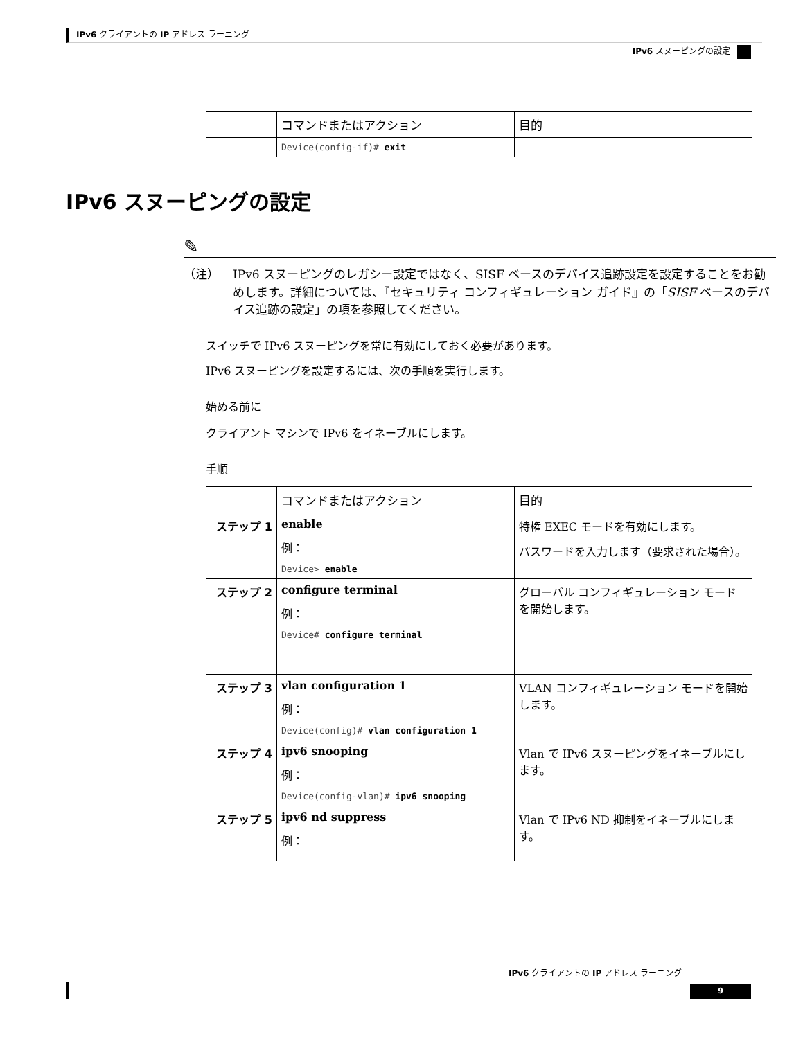IPv6 クライアントの IP アドレス ラーニング
IPv6 スヌーピングの設定
| | コマンドまたはアクション | 目的 |
| --- | --- | --- |
| | Device(config-if)# exit | |
IPv6 スヌーピングの設定
✎
（注） IPv6 スヌーピングのレガシー設定ではなく、SISF ベースのデバイス追跡設定を設定することをお勧めします。詳細については、『セキュリティ コンフィギュレーション ガイド』の「SISF ベースのデバイス追跡の設定」の項を参照してください。
スイッチで IPv6 スヌーピングを常に有効にしておく必要があります。
IPv6 スヌーピングを設定するには、次の手順を実行します。
始める前に
クライアント マシンで IPv6 をイネーブルにします。
手順
| | コマンドまたはアクション | 目的 |
| --- | --- | --- |
| ステップ 1 | enable 例： Device> enable | 特権 EXEC モードを有効にします。 パスワードを入力します（要求された場合）。 |
| ステップ 2 | configure terminal 例： Device# configure terminal | グローバル コンフィギュレーション モードを開始します。 |
| ステップ 3 | vlan configuration 1 例： Device(config)# vlan configuration 1 | VLAN コンフィギュレーション モードを開始します。 |
| ステップ 4 | ipv6 snooping 例： Device(config-vlan)# ipv6 snooping | Vlan で IPv6 スヌーピングをイネーブルにします。 |
| ステップ 5 | ipv6 nd suppress 例： | Vlan で IPv6 ND 抑制をイネーブルにします。 |
IPv6 クライアントの IP アドレス ラーニング
9